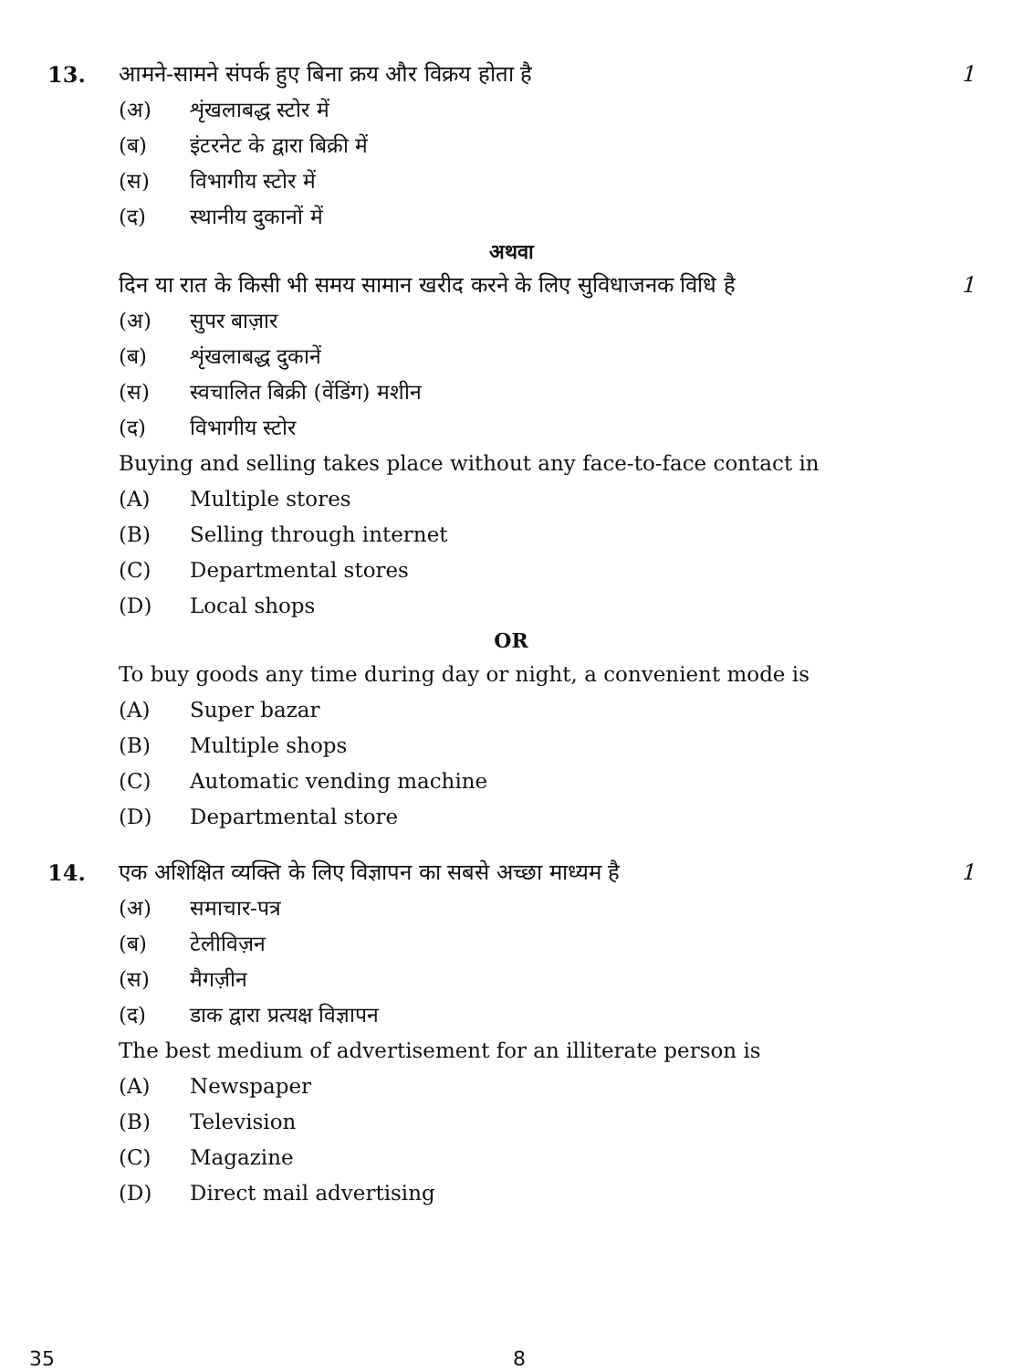13. आमने-सामने संपर्क हुए बिना क्रय और विक्रय होता है
1
(अ) शृंखलाबद्ध स्टोर में
(ब) इंटरनेट के द्वारा बिक्री में
(स) विभागीय स्टोर में
(द) स्थानीय दुकानों में
अथवा
दिन या रात के किसी भी समय सामान खरीद करने के लिए सुविधाजनक विधि है
1
(अ) सुपर बाज़ार
(ब) शृंखलाबद्ध दुकानें
(स) स्वचालित बिक्री (वेंडिंग) मशीन
(द) विभागीय स्टोर
Buying and selling takes place without any face-to-face contact in
(A) Multiple stores
(B) Selling through internet
(C) Departmental stores
(D) Local shops
OR
To buy goods any time during day or night, a convenient mode is
(A) Super bazar
(B) Multiple shops
(C) Automatic vending machine
(D) Departmental store
14. एक अशिक्षित व्यक्ति के लिए विज्ञापन का सबसे अच्छा माध्यम है
1
(अ) समाचार-पत्र
(ब) टेलीविज़न
(स) मैगज़ीन
(द) डाक द्वारा प्रत्यक्ष विज्ञापन
The best medium of advertisement for an illiterate person is
(A) Newspaper
(B) Television
(C) Magazine
(D) Direct mail advertising
35 8